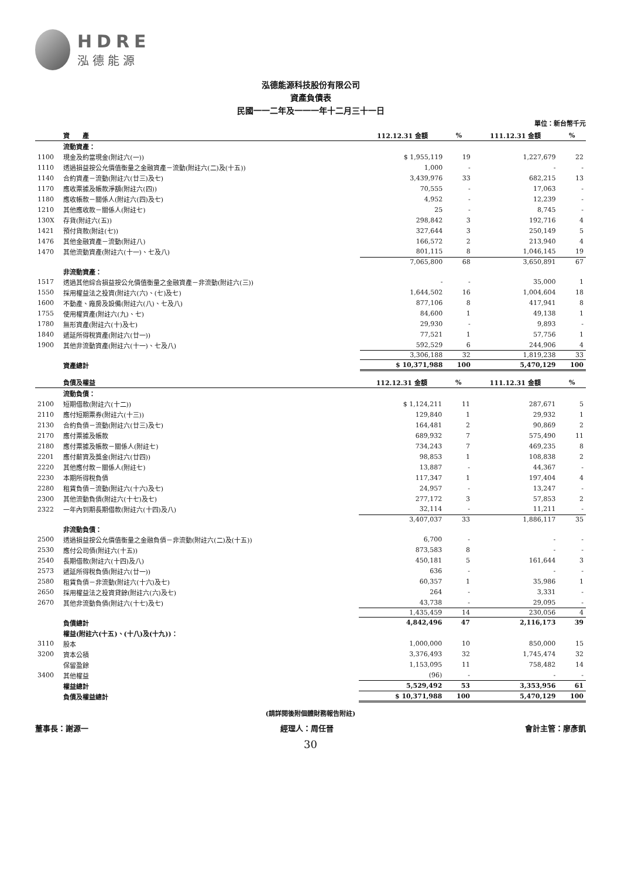HDRE
泓德能源
泓德能源科技股份有限公司
資產負債表
民國一一二年及一一一年十二月三十一日
單位：新台幣千元
| | 資 產 | 112.12.31 金額 | % | 111.12.31 金額 | % |
| --- | --- | --- | --- | --- | --- |
| | 流動資產： | | | | |
| 1100 | 現金及約當現金(附註六(一)) | $ 1,955,119 | 19 | 1,227,679 | 22 |
| 1110 | 透過損益按公允價值衡量之金融資產－流動(附註六(二)及(十五)) | 1,000 | - | - | - |
| 1140 | 合約資產－流動(附註六(廿三)及七) | 3,439,976 | 33 | 682,215 | 13 |
| 1170 | 應收票據及帳款淨額(附註六(四)) | 70,555 | - | 17,063 | - |
| 1180 | 應收帳款－關係人(附註六(四)及七) | 4,952 | - | 12,239 | - |
| 1210 | 其他應收款－關係人(附註七) | 25 | - | 8,745 | - |
| 130X | 存貨(附註六(五)) | 298,842 | 3 | 192,716 | 4 |
| 1421 | 預付貨款(附註(七)) | 327,644 | 3 | 250,149 | 5 |
| 1476 | 其他金融資產－流動(附註八) | 166,572 | 2 | 213,940 | 4 |
| 1470 | 其他流動資產(附註六(十一)、七及八) | 801,115 | 8 | 1,046,145 | 19 |
| | | 7,065,800 | 68 | 3,650,891 | 67 |
| | 非流動資產： | | | | |
| 1517 | 透過其他綜合損益按公允價值衡量之金融資產－非流動(附註六(三)) | - | - | 35,000 | 1 |
| 1550 | 採用權益法之投資(附註六(六)、(七)及七) | 1,644,502 | 16 | 1,004,604 | 18 |
| 1600 | 不動產、廠房及設備(附註六(八)、七及八) | 877,106 | 8 | 417,941 | 8 |
| 1755 | 使用權資產(附註六(九)、七) | 84,600 | 1 | 49,138 | 1 |
| 1780 | 無形資產(附註六(十)及七) | 29,930 | - | 9,893 | - |
| 1840 | 遞延所得稅資產(附註六(廿一)) | 77,521 | 1 | 57,756 | 1 |
| 1900 | 其他非流動資產(附註六(十一)、七及八) | 592,529 | 6 | 244,906 | 4 |
| | | 3,306,188 | 32 | 1,819,238 | 33 |
| | 資產總計 | $ 10,371,988 | 100 | 5,470,129 | 100 |
| | 負債及權益 | 112.12.31 金額 | % | 111.12.31 金額 | % |
| --- | --- | --- | --- | --- | --- |
| | 流動負債： | | | | |
| 2100 | 短期借款(附註六(十二)) | $ 1,124,211 | 11 | 287,671 | 5 |
| 2110 | 應付短期票券(附註六(十三)) | 129,840 | 1 | 29,932 | 1 |
| 2130 | 合約負債－流動(附註六(廿三)及七) | 164,481 | 2 | 90,869 | 2 |
| 2170 | 應付票據及帳款 | 689,932 | 7 | 575,490 | 11 |
| 2180 | 應付票據及帳款－關係人(附註七) | 734,243 | 7 | 469,235 | 8 |
| 2201 | 應付薪資及獎金(附註六(廿四)) | 98,853 | 1 | 108,838 | 2 |
| 2220 | 其他應付款－關係人(附註七) | 13,887 | - | 44,367 | - |
| 2230 | 本期所得稅負債 | 117,347 | 1 | 197,404 | 4 |
| 2280 | 租賃負債－流動(附註六(十六)及七) | 24,957 | - | 13,247 | - |
| 2300 | 其他流動負債(附註六(十七)及七) | 277,172 | 3 | 57,853 | 2 |
| 2322 | 一年內到期長期借款(附註六(十四)及八) | 32,114 | - | 11,211 | - |
| | | 3,407,037 | 33 | 1,886,117 | 35 |
| | 非流動負債： | | | | |
| 2500 | 透過損益按公允價值衡量之金融負債－非流動(附註六(二)及(十五)) | 6,700 | - | - | - |
| 2530 | 應付公司債(附註六(十五)) | 873,583 | 8 | - | - |
| 2540 | 長期借款(附註六(十四)及八) | 450,181 | 5 | 161,644 | 3 |
| 2573 | 遞延所得稅負債(附註六(廿一)) | 636 | - | - | - |
| 2580 | 租賃負債－非流動(附註六(十六)及七) | 60,357 | 1 | 35,986 | 1 |
| 2650 | 採用權益法之投資貸餘(附註六(六)及七) | 264 | - | 3,331 | - |
| 2670 | 其他非流動負債(附註六(十七)及七) | 43,738 | - | 29,095 | - |
| | | 1,435,459 | 14 | 230,056 | 4 |
| | 負債總計 | 4,842,496 | 47 | 2,116,173 | 39 |
| | 權益(附註六(十五)、(十八)及(十九))： | | | | |
| 3110 | 股本 | 1,000,000 | 10 | 850,000 | 15 |
| 3200 | 資本公積 | 3,376,493 | 32 | 1,745,474 | 32 |
| | 保留盈餘 | 1,153,095 | 11 | 758,482 | 14 |
| 3400 | 其他權益 | (96) | - | - | - |
| | 權益總計 | 5,529,492 | 53 | 3,353,956 | 61 |
| | 負債及權益總計 | $ 10,371,988 | 100 | 5,470,129 | 100 |
(請詳閱後附個體財務報告附註)
董事長：謝源一 經理人：周任晉 會計主管：廖彥凱
30